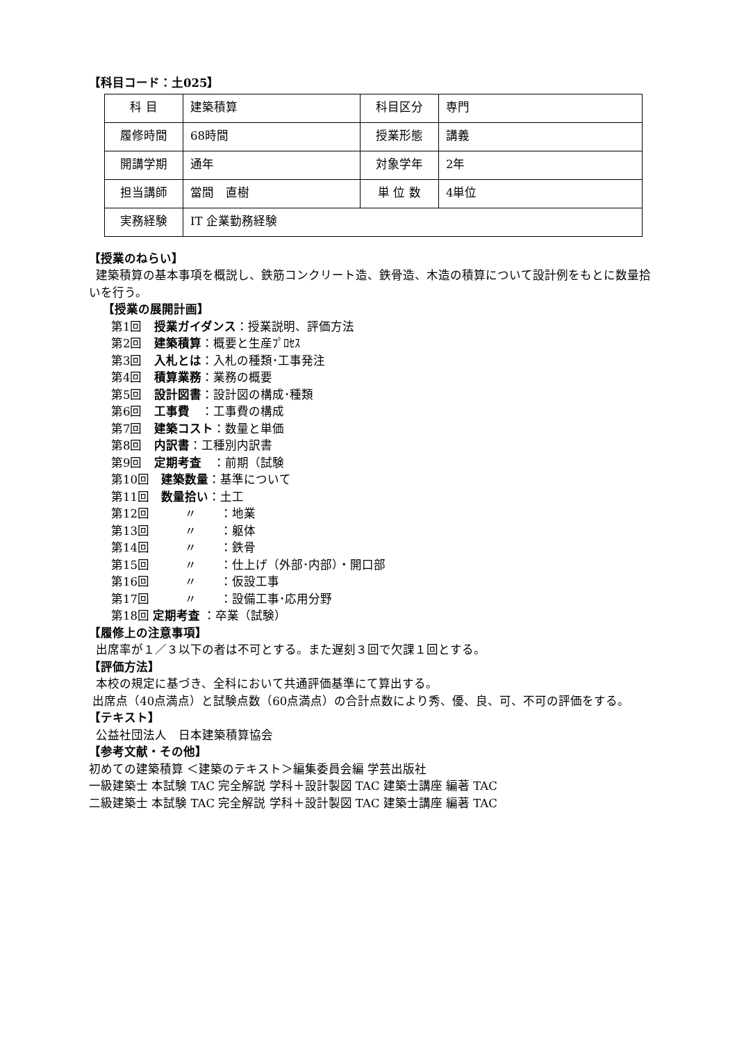【科目コード：土025】
| 科 目 | 建築積算 | 科目区分 | 専門 |
| 履修時間 | 68時間 | 授業形態 | 講義 |
| 開講学期 | 通年 | 対象学年 | 2年 |
| 担当講師 | 當間 直樹 | 単 位 数 | 4単位 |
| 実務経験 | IT 企業勤務経験 | | |
【授業のねらい】
建築積算の基本事項を概説し、鉄筋コンクリート造、鉄骨造、木造の積算について設計例をもとに数量拾いを行う。
【授業の展開計画】
第1回　授業ガイダンス：授業説明、評価方法
第2回　建築積算：概要と生産ﾌﾟﾛｾｽ
第3回　入札とは：入札の種類･工事発注
第4回　積算業務：業務の概要
第5回　設計図書：設計図の構成･種類
第6回　工事費　：工事費の構成
第7回　建築コスト：数量と単価
第8回　内訳書：工種別内訳書
第9回　定期考査　：前期（試験
第10回　建築数量：基準について
第11回　数量拾い：土工
第12回　　　〃　　：地業
第13回　　　〃　　：躯体
第14回　　　〃　　：鉄骨
第15回　　　〃　　：仕上げ（外部･内部）・開口部
第16回　　　〃　　：仮設工事
第17回　　　〃　　：設備工事･応用分野
第18回 定期考査 ：卒業（試験）
【履修上の注意事項】
出席率が１／３以下の者は不可とする。また遅刻３回で欠課１回とする。
【評価方法】
本校の規定に基づき、全科において共通評価基準にて算出する。
出席点（40点満点）と試験点数（60点満点）の合計点数により秀、優、良、可、不可の評価をする。
【テキスト】
公益社団法人　日本建築積算協会
【参考文献・その他】
初めての建築積算 ＜建築のテキスト＞編集委員会編 学芸出版社
一級建築士 本試験 TAC 完全解説 学科＋設計製図 TAC 建築士講座 編著 TAC
二級建築士 本試験 TAC 完全解説 学科＋設計製図 TAC 建築士講座 編著 TAC